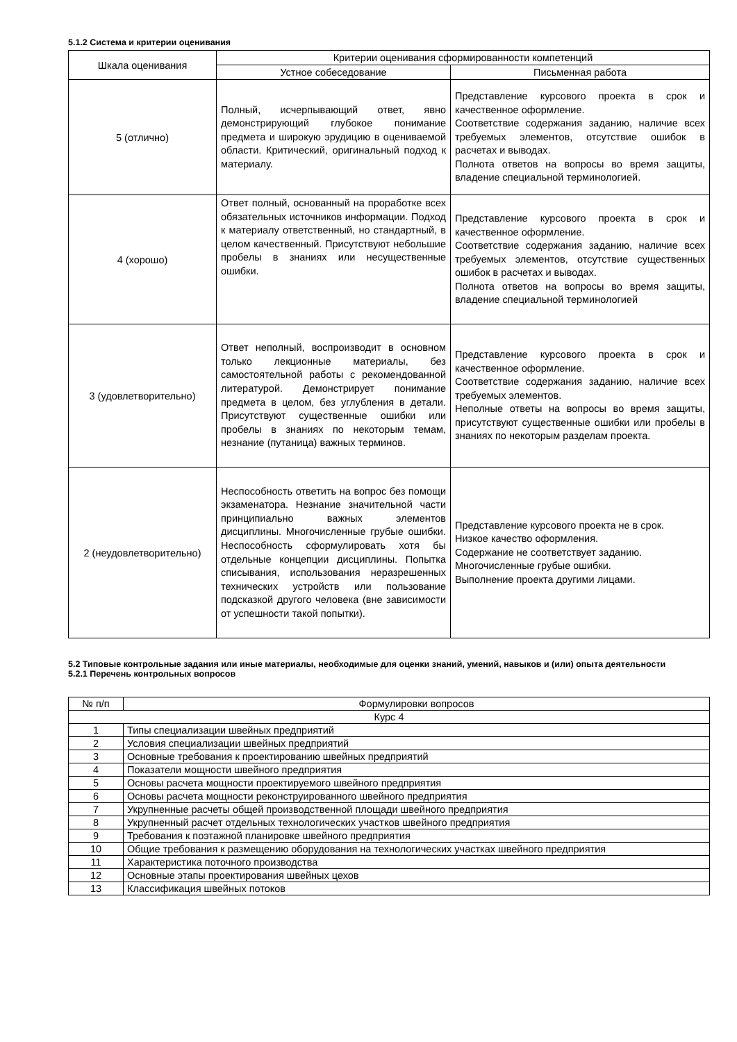5.1.2 Система и критерии оценивания
| Шкала оценивания | Критерии оценивания сформированности компетенций | |
| --- | --- | --- |
| | Устное собеседование | Письменная работа |
| 5 (отлично) | Полный, исчерпывающий ответ, явно демонстрирующий глубокое понимание предмета и широкую эрудицию в оцениваемой области. Критический, оригинальный подход к материалу. | Представление курсового проекта в срок и качественное оформление. Соответствие содержания заданию, наличие всех требуемых элементов, отсутствие ошибок в расчетах и выводах. Полнота ответов на вопросы во время защиты, владение специальной терминологией. |
| 4 (хорошо) | Ответ полный, основанный на проработке всех обязательных источников информации. Подход к материалу ответственный, но стандартный, в целом качественный. Присутствуют небольшие пробелы в знаниях или несущественные ошибки. | Представление курсового проекта в срок и качественное оформление. Соответствие содержания заданию, наличие всех требуемых элементов, отсутствие существенных ошибок в расчетах и выводах. Полнота ответов на вопросы во время защиты, владение специальной терминологией |
| 3 (удовлетворительно) | Ответ неполный, воспроизводит в основном только лекционные материалы, без самостоятельной работы с рекомендованной литературой. Демонстрирует понимание предмета в целом, без углубления в детали. Присутствуют существенные ошибки или пробелы в знаниях по некоторым темам, незнание (путаница) важных терминов. | Представление курсового проекта в срок и качественное оформление. Соответствие содержания заданию, наличие всех требуемых элементов. Неполные ответы на вопросы во время защиты, присутствуют существенные ошибки или пробелы в знаниях по некоторым разделам проекта. |
| 2 (неудовлетворительно) | Неспособность ответить на вопрос без помощи экзаменатора. Незнание значительной части принципиально важных элементов дисциплины. Многочисленные грубые ошибки. Неспособность сформулировать хотя бы отдельные концепции дисциплины. Попытка списывания, использования неразрешенных технических устройств или пользование подсказкой другого человека (вне зависимости от успешности такой попытки). | Представление курсового проекта не в срок. Низкое качество оформления. Содержание не соответствует заданию. Многочисленные грубые ошибки. Выполнение проекта другими лицами. |
5.2 Типовые контрольные задания или иные материалы, необходимые для оценки знаний, умений, навыков и (или) опыта деятельности
5.2.1 Перечень контрольных вопросов
| № п/п | Формулировки вопросов |
| --- | --- |
| Курс 4 | |
| 1 | Типы специализации швейных предприятий |
| 2 | Условия специализации швейных предприятий |
| 3 | Основные требования к проектированию швейных предприятий |
| 4 | Показатели мощности швейного предприятия |
| 5 | Основы расчета мощности проектируемого швейного предприятия |
| 6 | Основы расчета мощности реконструированного швейного предприятия |
| 7 | Укрупненные расчеты общей производственной площади швейного предприятия |
| 8 | Укрупненный расчет отдельных технологических участков швейного предприятия |
| 9 | Требования к поэтажной планировке швейного предприятия |
| 10 | Общие требования к размещению оборудования на технологических участках швейного предприятия |
| 11 | Характеристика поточного производства |
| 12 | Основные этапы проектирования швейных цехов |
| 13 | Классификация швейных потоков |